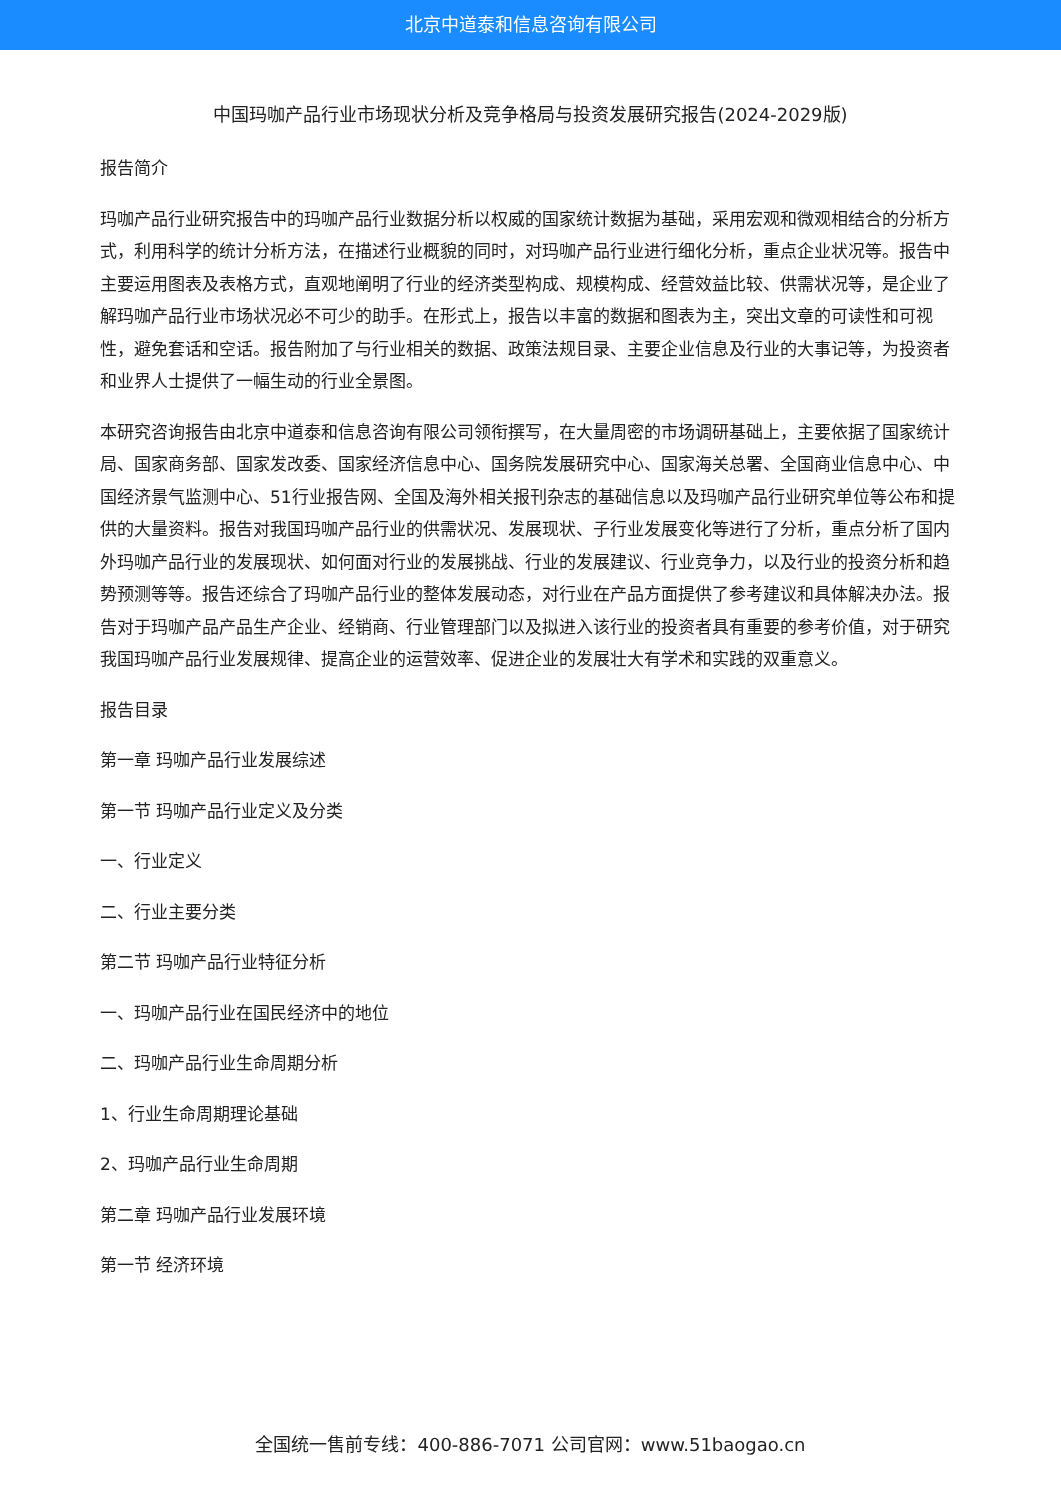北京中道泰和信息咨询有限公司
中国玛咖产品行业市场现状分析及竞争格局与投资发展研究报告(2024-2029版)
报告简介
玛咖产品行业研究报告中的玛咖产品行业数据分析以权威的国家统计数据为基础，采用宏观和微观相结合的分析方式，利用科学的统计分析方法，在描述行业概貌的同时，对玛咖产品行业进行细化分析，重点企业状况等。报告中主要运用图表及表格方式，直观地阐明了行业的经济类型构成、规模构成、经营效益比较、供需状况等，是企业了解玛咖产品行业市场状况必不可少的助手。在形式上，报告以丰富的数据和图表为主，突出文章的可读性和可视性，避免套话和空话。报告附加了与行业相关的数据、政策法规目录、主要企业信息及行业的大事记等，为投资者和业界人士提供了一幅生动的行业全景图。
本研究咨询报告由北京中道泰和信息咨询有限公司领衔撰写，在大量周密的市场调研基础上，主要依据了国家统计局、国家商务部、国家发改委、国家经济信息中心、国务院发展研究中心、国家海关总署、全国商业信息中心、中国经济景气监测中心、51行业报告网、全国及海外相关报刊杂志的基础信息以及玛咖产品行业研究单位等公布和提供的大量资料。报告对我国玛咖产品行业的供需状况、发展现状、子行业发展变化等进行了分析，重点分析了国内外玛咖产品行业的发展现状、如何面对行业的发展挑战、行业的发展建议、行业竞争力，以及行业的投资分析和趋势预测等等。报告还综合了玛咖产品行业的整体发展动态，对行业在产品方面提供了参考建议和具体解决办法。报告对于玛咖产品产品生产企业、经销商、行业管理部门以及拟进入该行业的投资者具有重要的参考价值，对于研究我国玛咖产品行业发展规律、提高企业的运营效率、促进企业的发展壮大有学术和实践的双重意义。
报告目录
第一章 玛咖产品行业发展综述
第一节 玛咖产品行业定义及分类
一、行业定义
二、行业主要分类
第二节 玛咖产品行业特征分析
一、玛咖产品行业在国民经济中的地位
二、玛咖产品行业生命周期分析
1、行业生命周期理论基础
2、玛咖产品行业生命周期
第二章 玛咖产品行业发展环境
第一节 经济环境
全国统一售前专线：400-886-7071 公司官网：www.51baogao.cn